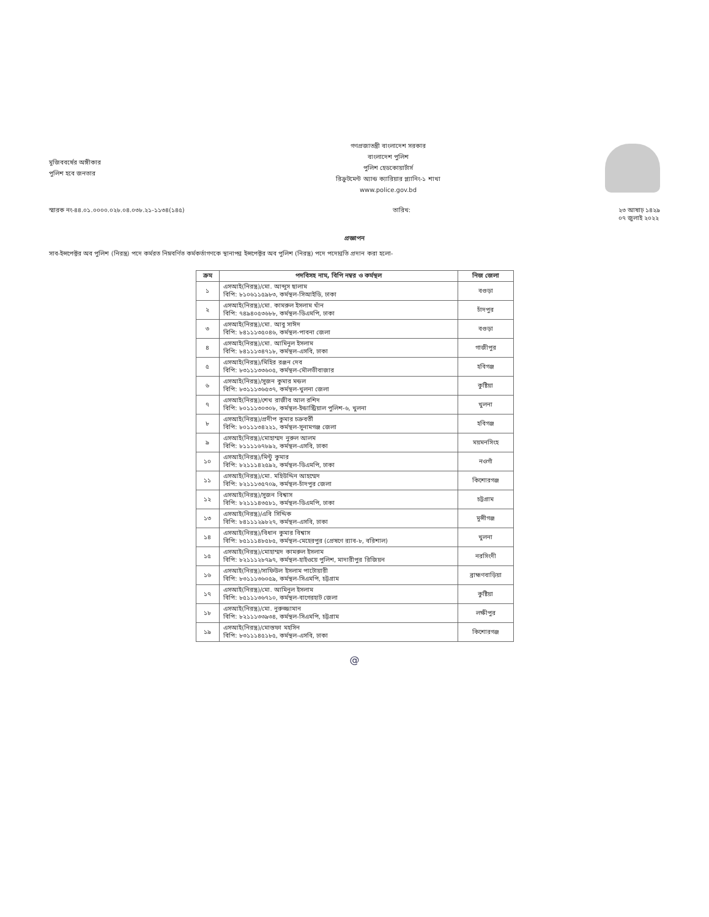মুজিববর্ষের অঙ্গীকার
পুলিশ হবে জনতার
গণপ্রজাতন্ত্রী বাংলাদেশ সরকার
বাংলাদেশ পুলিশ
পুলিশ হেডকোয়ার্টার্স
রিক্রুটমেন্ট অ্যান্ড ক্যারিয়ার প্ল্যানিং-১ শাখা
www.police.gov.bd
স্মারক নং-৪৪.০১.০০০০.০২৮.০৪.০৩৮.২১-১১৩৪(১৪৫) তারিখ: ২৩ আষাঢ় ১৪২৯
০৭ জুলাই ২০২২
প্রজ্ঞাপন
সাব-ইন্সপেক্টর অব পুলিশ (নিরস্ত্র) পদে কর্মরত নিম্নবর্ণিত কর্মকর্তাগণকে স্থানাপন্ন ইন্সপেক্টর অব পুলিশ (নিরস্ত্র) পদে পদোন্নতি প্রদান করা হলো-
| ক্রম | পদবিসহ নাম, বিপি নম্বর ও কর্মস্থল | নিজ জেলা |
| --- | --- | --- |
| ১ | এসআই(নিরস্ত্র)/মো. আব্দুস ছালাম বিপি: ৮১০৬১১৫৯৮৩, কর্মস্থল-সিআইডি, ঢাকা | বগুড়া |
| ২ | এসআই(নিরস্ত্র)/মো. কামরুল ইসলাম খাঁন বিপি: ৭৪৯৪০৫৩৬৮৮, কর্মস্থল-ডিএমপি, ঢাকা | চাঁদপুর |
| ৩ | এসআই(নিরস্ত্র)/মো. আবু সাঈদ বিপি: ৮৪১১১৩৫০৪৬, কর্মস্থল-পাবনা জেলা | বগুড়া |
| ৪ | এসআই(নিরস্ত্র)/মো. আমিনুল ইসলাম বিপি: ৮৪১১১৩৪৭১৮, কর্মস্থল-এসবি, ঢাকা | গাজীপুর |
| ৫ | এসআই(নিরস্ত্র)/মিহির রঞ্জন দেব বিপি: ৮৩১১১৩৩৬০৫, কর্মস্থল-মৌলভীবাজার | হবিগঞ্জ |
| ৬ | এসআই(নিরস্ত্র)/সুজন কুমার মন্ডল বিপি: ৮৩১১১৩৬৫৩৭, কর্মস্থল-খুলনা জেলা | কুষ্টিয়া |
| ৭ | এসআই(নিরস্ত্র)/শেখ রাজীব আল রশিদ বিপি: ৮০১১১৩০৩০৮, কর্মস্থল-ইন্ডাস্ট্রিয়াল পুলিশ-৬, খুলনা | খুলনা |
| ৮ | এসআই(নিরস্ত্র)/প্রদীপ কুমার চক্রবর্তী বিপি: ৮০১১১৩৪২২১, কর্মস্থল-সুনামগঞ্জ জেলা | হবিগঞ্জ |
| ৯ | এসআই(নিরস্ত্র)/মোহাম্মদ নুরুল আলম বিপি: ৮১১১১৬৭৮৯২, কর্মস্থল-এসবি, ঢাকা | ময়মনসিংহ |
| ১০ | এসআই(নিরস্ত্র)/মিন্টু কুমার বিপি: ৮২১১১৪২৫৯২, কর্মস্থল-ডিএমপি, ঢাকা | নওগাঁ |
| ১১ | এসআই(নিরস্ত্র)/মো. মহিউদ্দিন আহম্মেদ বিপি: ৮২১১১৩৫৭০৯, কর্মস্থল-চাঁদপুর জেলা | কিশোরগঞ্জ |
| ১২ | এসআই(নিরস্ত্র)/সুজন বিশ্বাস বিপি: ৮২১১১৪৩৫৮১, কর্মস্থল-ডিএমপি, ঢাকা | চট্টগ্রাম |
| ১৩ | এসআই(নিরস্ত্র)/এবি সিদ্দিক বিপি: ৮৪১১১২৯৮২৭, কর্মস্থল-এসবি, ঢাকা | মুন্সীগঞ্জ |
| ১৪ | এসআই(নিরস্ত্র)/বিধান কুমার বিশ্বাস বিপি: ৮৫১১১৪৮৫৮৫, কর্মস্থল-মেহেরপুর (প্রেষণে র‍্যাব-৮, বরিশাল) | খুলনা |
| ১৫ | এসআই(নিরস্ত্র)/মোহাম্মদ কামরুল ইসলাম বিপি: ৮২১১১২৮৭৯৭, কর্মস্থল-হাইওয়ে পুলিশ, মাদারীপুর রিজিয়ন | নরসিংদী |
| ১৬ | এসআই(নিরস্ত্র)/সাফিউল ইসলাম পাটোয়ারী বিপি: ৮৩১১১৩৬০৫৯, কর্মস্থল-সিএমপি, চট্টগ্রাম | ব্রাহ্মণবাড়িয়া |
| ১৭ | এসআই(নিরস্ত্র)/মো. আমিনুল ইসলাম বিপি: ৮৫১১১৩৬৭১০, কর্মস্থল-বাগেরহাট জেলা | কুষ্টিয়া |
| ১৮ | এসআই(নিরস্ত্র)/মো. নুরুজ্জামান বিপি: ৮২১১১৩৩৯৩৪, কর্মস্থল-সিএমপি, চট্টগ্রাম | লক্ষীপুর |
| ১৯ | এসআই(নিরস্ত্র)/মোস্তফা মহসিন বিপি: ৮৩১১১৪৫১৮৫, কর্মস্থল-এসবি, ঢাকা | কিশোরগঞ্জ |
@